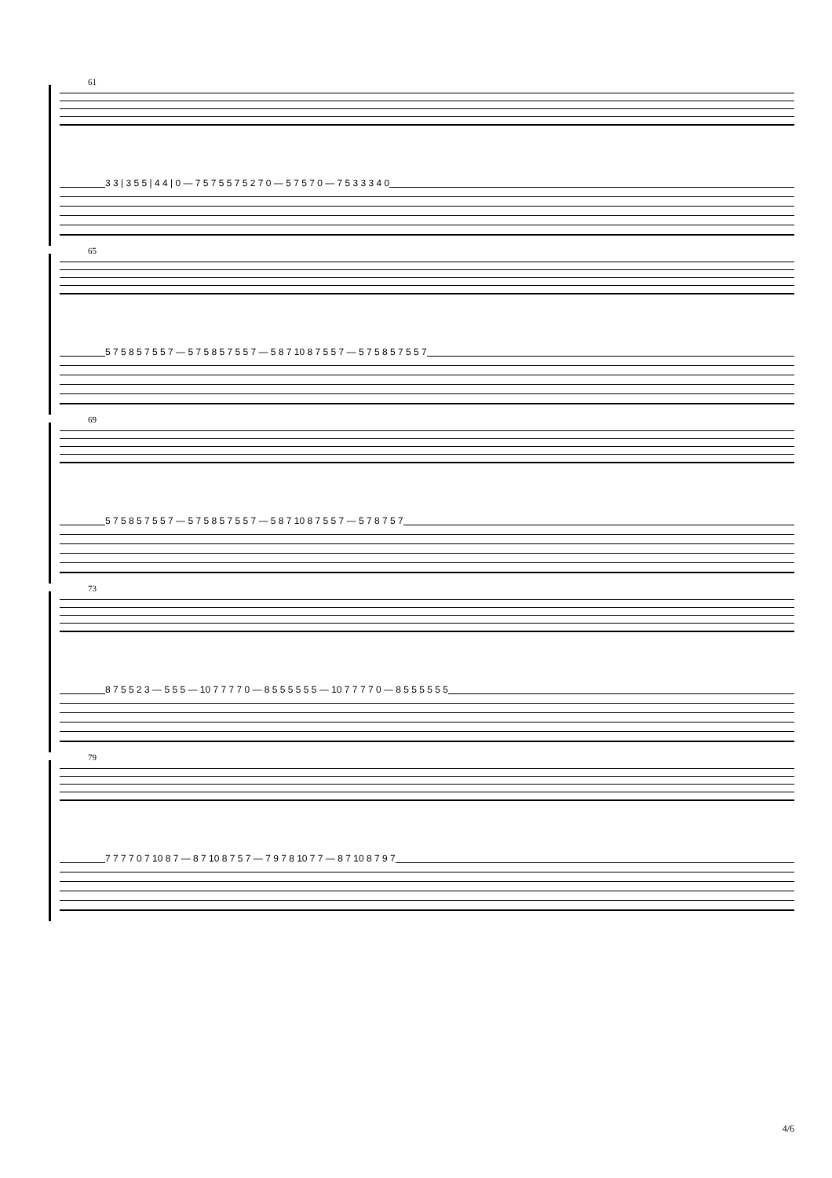61
3 3 | 3 5 5 | 4 4 | 0 — 7 5 7 5 5 7 5 2 7 0 — 5 7 5 7 0 — 7 5 3 3 3 4 0
65
5 7 5 8 5 7 5 5 7 — 5 7 5 8 5 7 5 5 7 — 5 8 7 10 8 7 5 5 7 — 5 7 5 8 5 7 5 5 7
69
5 7 5 8 5 7 5 5 7 — 5 7 5 8 5 7 5 5 7 — 5 8 7 10 8 7 5 5 7 — 5 7 8 7 5 7
73
8 7 5 5 2 3 — 5 5 5 — 10 7 7 7 7 0 — 8 5 5 5 5 5 5 — 10 7 7 7 7 0 — 8 5 5 5 5 5 5
79
7 7 7 7 0 7 10 8 7 — 8 7 10 8 7 5 7 — 7 9 7 8 10 7 7 — 8 7 10 8 7 9 7
4/6